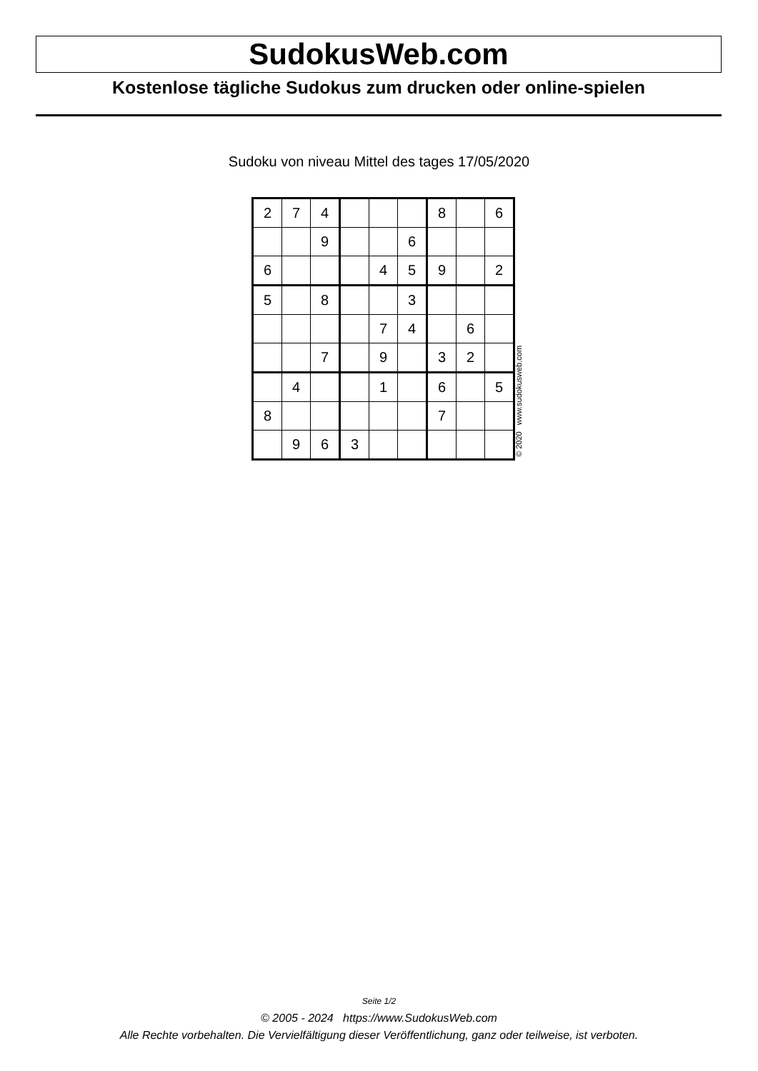SudokusWeb.com
Kostenlose tägliche Sudokus zum drucken oder online-spielen
Sudoku von niveau Mittel des tages 17/05/2020
| 2 | 7 | 4 | | | | 8 | | 6 |
| | | 9 | | | 6 | | | |
| 6 | | | | 4 | 5 | 9 | | 2 |
| 5 | | 8 | | | 3 | | | |
| | | | | 7 | 4 | | 6 | |
| | | 7 | | 9 | | 3 | 2 | |
| | 4 | | | 1 | | 6 | | 5 |
| 8 | | | | | | 7 | | |
| | 9 | 6 | 3 | | | | | |
© 2020 www.sudokusweb.com
Seite 1/2
© 2005 - 2024 https://www.SudokusWeb.com
Alle Rechte vorbehalten. Die Vervielfältigung dieser Veröffentlichung, ganz oder teilweise, ist verboten.